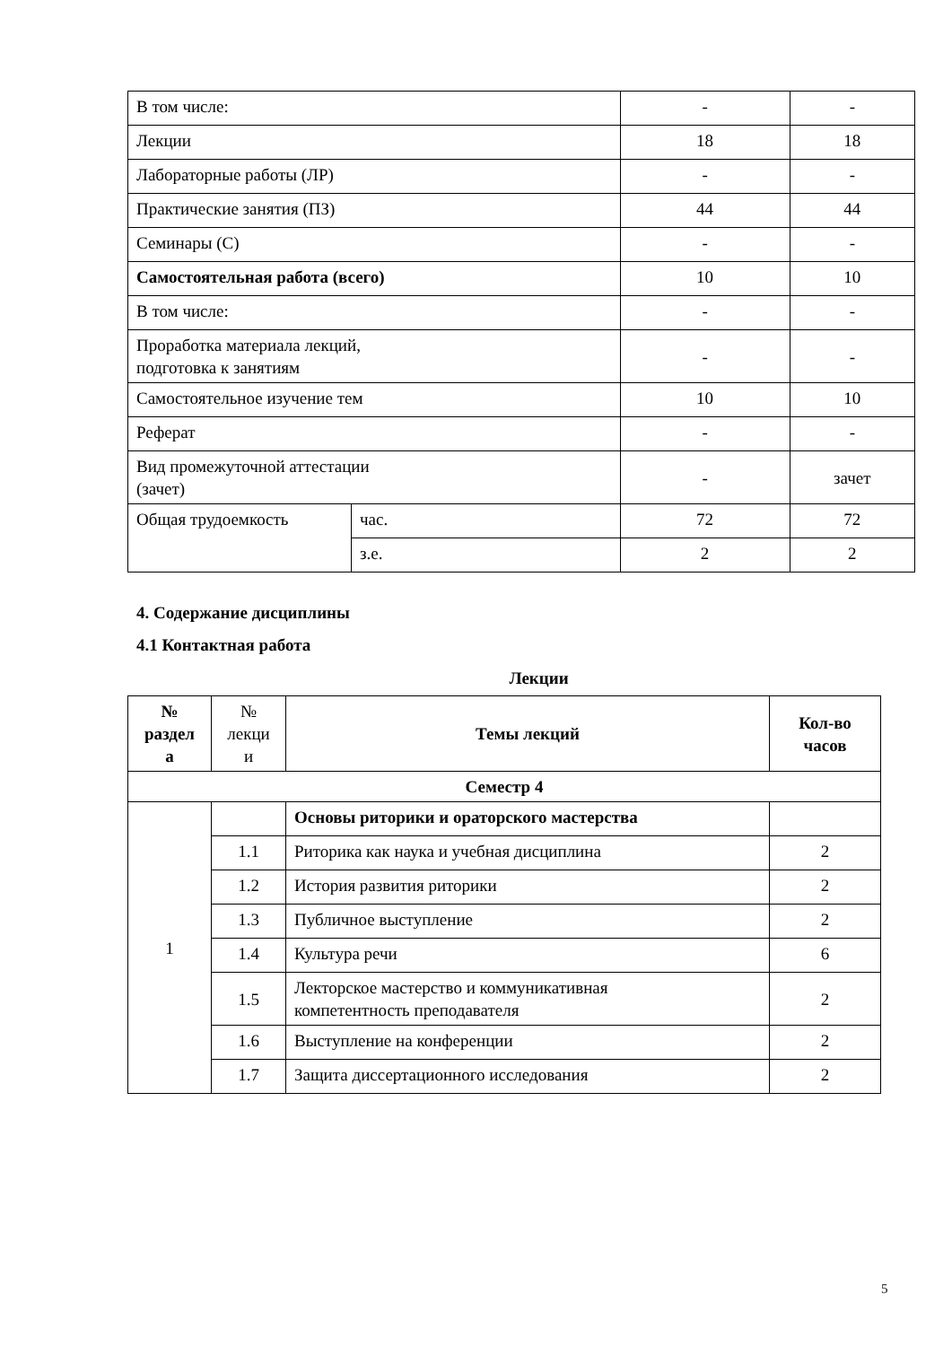| В том числе: | | - | - |
| Лекции | | 18 | 18 |
| Лабораторные работы (ЛР) | | - | - |
| Практические занятия (ПЗ) | | 44 | 44 |
| Семинары (С) | | - | - |
| Самостоятельная работа (всего) | | 10 | 10 |
| В том числе: | | - | - |
| Проработка материала лекций, подготовка к занятиям | | - | - |
| Самостоятельное изучение тем | | 10 | 10 |
| Реферат | | - | - |
| Вид промежуточной аттестации (зачет) | | - | зачет |
| Общая трудоемкость | час. | 72 | 72 |
| | з.е. | 2 | 2 |
4. Содержание дисциплины
4.1 Контактная работа
Лекции
| № раздел а | № лекци и | Темы лекций | Кол-во часов |
| --- | --- | --- | --- |
| Семестр 4 | | | |
| 1 | | Основы риторики и ораторского мастерства | |
| | 1.1 | Риторика как наука и учебная дисциплина | 2 |
| | 1.2 | История развития риторики | 2 |
| | 1.3 | Публичное выступление | 2 |
| | 1.4 | Культура речи | 6 |
| | 1.5 | Лекторское мастерство и коммуникативная компетентность преподавателя | 2 |
| | 1.6 | Выступление на конференции | 2 |
| | 1.7 | Защита диссертационного исследования | 2 |
5